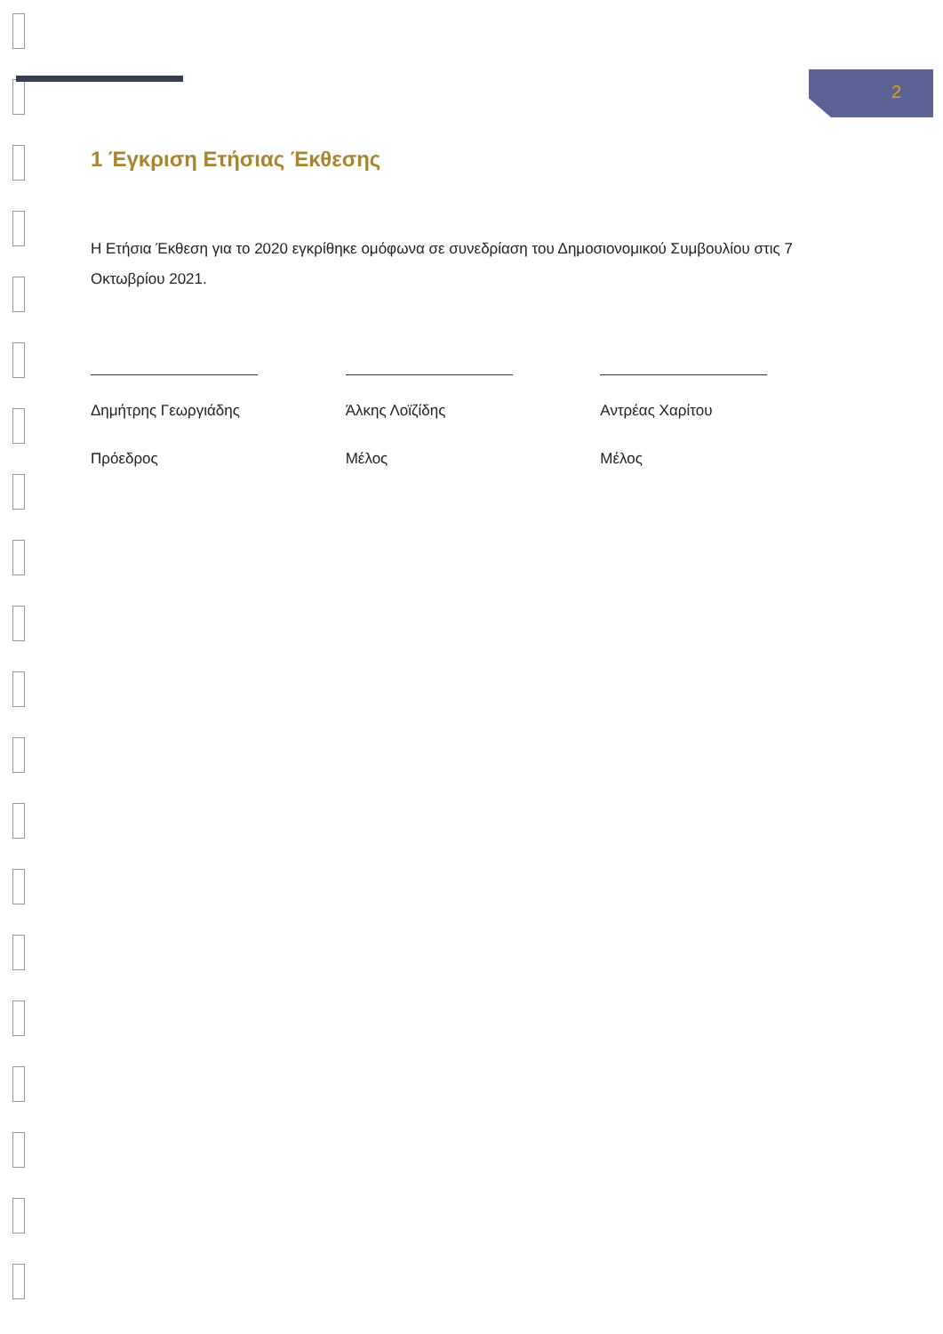2
1 Έγκριση Ετήσιας Έκθεσης
Η Ετήσια Έκθεση για το 2020 εγκρίθηκε ομόφωνα σε συνεδρίαση του Δημοσιονομικού Συμβουλίου στις 7 Οκτωβρίου 2021.
Δημήτρης Γεωργιάδης
Πρόεδρος
Άλκης Λοϊζίδης
Μέλος
Αντρέας Χαρίτου
Μέλος